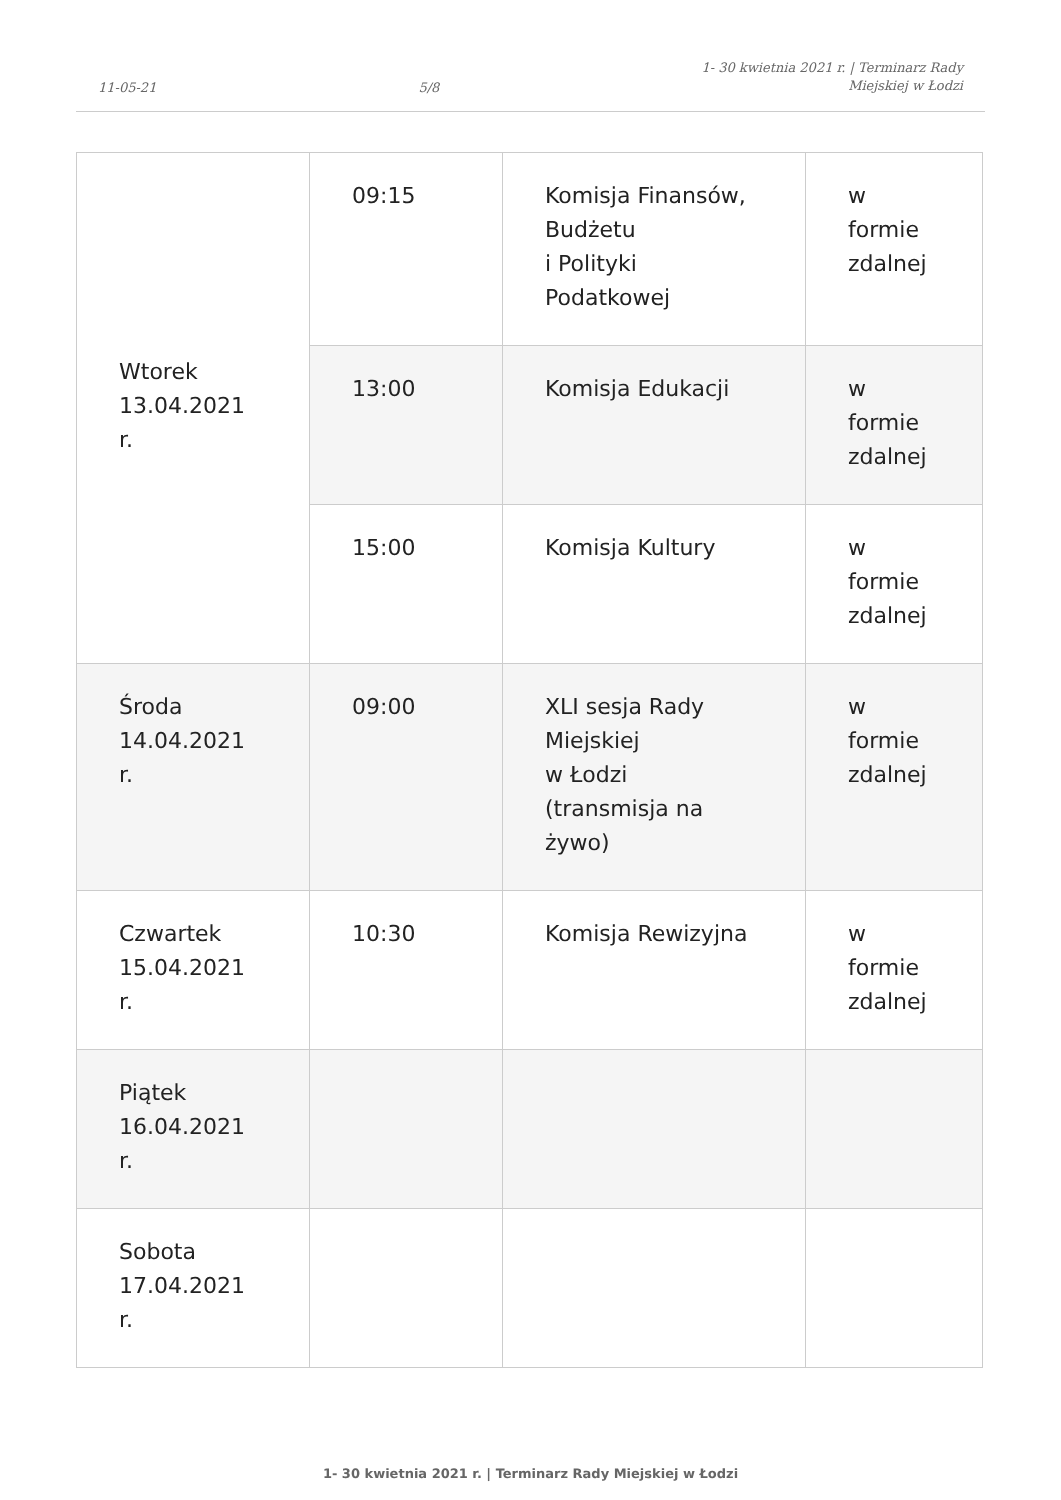11-05-21 5/8 1- 30 kwietnia 2021 r. | Terminarz Rady
Miejskiej w Łodzi
| Wtorek 13.04.2021 r. | 09:15 | Komisja Finansów, Budżetu i Polityki Podatkowej | w formie zdalnej |
| | 13:00 | Komisja Edukacji | w formie zdalnej |
| | 15:00 | Komisja Kultury | w formie zdalnej |
| Środa 14.04.2021 r. | 09:00 | XLI sesja Rady Miejskiej w Łodzi (transmisja na żywo) | w formie zdalnej |
| Czwartek 15.04.2021 r. | 10:30 | Komisja Rewizyjna | w formie zdalnej |
| Piątek 16.04.2021 r. | | | |
| Sobota 17.04.2021 r. | | | |
1- 30 kwietnia 2021 r. | Terminarz Rady Miejskiej w Łodzi